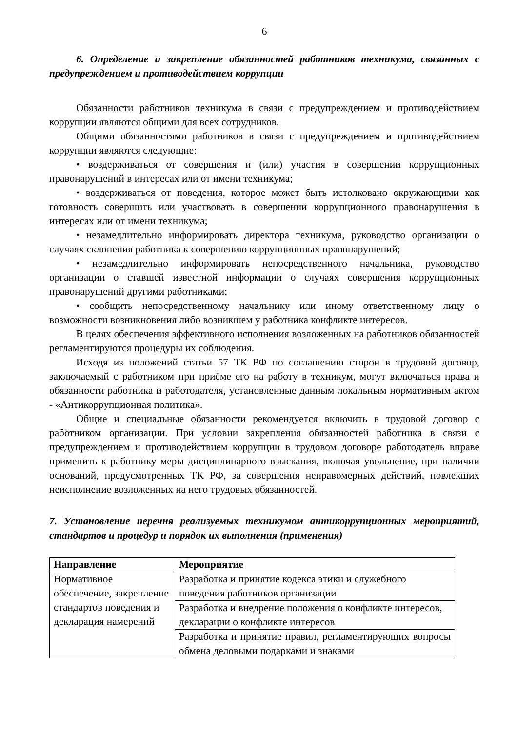6
6. Определение и закрепление обязанностей работников техникума, связанных с предупреждением и противодействием коррупции
Обязанности работников техникума в связи с предупреждением и противодействием коррупции являются общими для всех сотрудников.
Общими обязанностями работников в связи с предупреждением и противодействием коррупции являются следующие:
• воздерживаться от совершения и (или) участия в совершении коррупционных правонарушений в интересах или от имени техникума;
• воздерживаться от поведения, которое может быть истолковано окружающими как готовность совершить или участвовать в совершении коррупционного правонарушения в интересах или от имени техникума;
• незамедлительно информировать директора техникума, руководство организации о случаях склонения работника к совершению коррупционных правонарушений;
• незамедлительно информировать непосредственного начальника, руководство организации о ставшей известной информации о случаях совершения коррупционных правонарушений другими работниками;
• сообщить непосредственному начальнику или иному ответственному лицу о возможности возникновения либо возникшем у работника конфликте интересов.
В целях обеспечения эффективного исполнения возложенных на работников обязанностей регламентируются процедуры их соблюдения.
Исходя из положений статьи 57 ТК РФ по соглашению сторон в трудовой договор, заключаемый с работником при приёме его на работу в техникум, могут включаться права и обязанности работника и работодателя, установленные данным локальным нормативным актом - «Антикоррупционная политика».
Общие и специальные обязанности рекомендуется включить в трудовой договор с работником организации. При условии закрепления обязанностей работника в связи с предупреждением и противодействием коррупции в трудовом договоре работодатель вправе применить к работнику меры дисциплинарного взыскания, включая увольнение, при наличии оснований, предусмотренных ТК РФ, за совершения неправомерных действий, повлекших неисполнение возложенных на него трудовых обязанностей.
7. Установление перечня реализуемых техникумом антикоррупционных мероприятий, стандартов и процедур и порядок их выполнения (применения)
| Направление | Мероприятие |
| --- | --- |
| Нормативное обеспечение, закрепление стандартов поведения и декларация намерений | Разработка и принятие кодекса этики и служебного поведения работников организации |
| | Разработка и внедрение положения о конфликте интересов, декларации о конфликте интересов |
| | Разработка и принятие правил, регламентирующих вопросы обмена деловыми подарками и знаками |